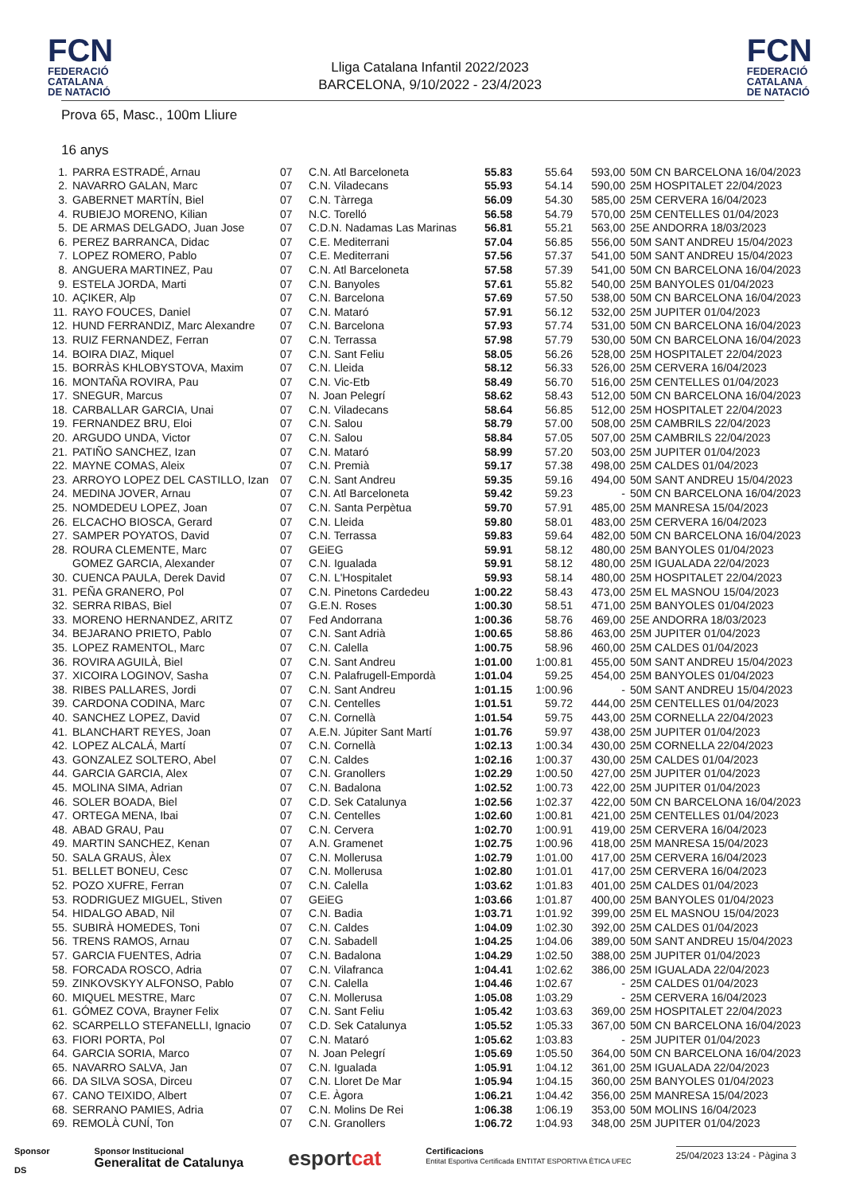FCN
FEDERACIÓ
CATALANA
DE NATACIÓ
Lliga Catalana Infantil 2022/2023
BARCELONA, 9/10/2022 - 23/4/2023
FCN
FEDERACIÓ
CATALANA
DE NATACIÓ
Prova 65, Masc., 100m Lliure
16 anys
| 1. | PARRA ESTRADÉ, Arnau | 07 | C.N. Atl Barceloneta | 55.83 | 55.64 | 593,00 | 50M CN BARCELONA 16/04/2023 |
| 2. | NAVARRO GALAN, Marc | 07 | C.N. Viladecans | 55.93 | 54.14 | 590,00 | 25M HOSPITALET 22/04/2023 |
| 3. | GABERNET MARTÍN, Biel | 07 | C.N. Tàrrega | 56.09 | 54.30 | 585,00 | 25M CERVERA 16/04/2023 |
| 4. | RUBIEJO MORENO, Kilian | 07 | N.C. Torelló | 56.58 | 54.79 | 570,00 | 25M CENTELLES 01/04/2023 |
| 5. | DE ARMAS DELGADO, Juan Jose | 07 | C.D.N. Nadamas Las Marinas | 56.81 | 55.21 | 563,00 | 25E ANDORRA 18/03/2023 |
| 6. | PEREZ BARRANCA, Didac | 07 | C.E. Mediterrani | 57.04 | 56.85 | 556,00 | 50M SANT ANDREU 15/04/2023 |
| 7. | LOPEZ ROMERO, Pablo | 07 | C.E. Mediterrani | 57.56 | 57.37 | 541,00 | 50M SANT ANDREU 15/04/2023 |
| 8. | ANGUERA MARTINEZ, Pau | 07 | C.N. Atl Barceloneta | 57.58 | 57.39 | 541,00 | 50M CN BARCELONA 16/04/2023 |
| 9. | ESTELA JORDA, Marti | 07 | C.N. Banyoles | 57.61 | 55.82 | 540,00 | 25M BANYOLES 01/04/2023 |
| 10. | AÇIKER, Alp | 07 | C.N. Barcelona | 57.69 | 57.50 | 538,00 | 50M CN BARCELONA 16/04/2023 |
| 11. | RAYO FOUCES, Daniel | 07 | C.N. Mataró | 57.91 | 56.12 | 532,00 | 25M JUPITER 01/04/2023 |
| 12. | HUND FERRANDIZ, Marc Alexandre | 07 | C.N. Barcelona | 57.93 | 57.74 | 531,00 | 50M CN BARCELONA 16/04/2023 |
| 13. | RUIZ FERNANDEZ, Ferran | 07 | C.N. Terrassa | 57.98 | 57.79 | 530,00 | 50M CN BARCELONA 16/04/2023 |
| 14. | BOIRA DIAZ, Miquel | 07 | C.N. Sant Feliu | 58.05 | 56.26 | 528,00 | 25M HOSPITALET 22/04/2023 |
| 15. | BORRÀS KHLOBYSTOVA, Maxim | 07 | C.N. Lleida | 58.12 | 56.33 | 526,00 | 25M CERVERA 16/04/2023 |
| 16. | MONTAÑA ROVIRA, Pau | 07 | C.N. Vic-Etb | 58.49 | 56.70 | 516,00 | 25M CENTELLES 01/04/2023 |
| 17. | SNEGUR, Marcus | 07 | N. Joan Pelegrí | 58.62 | 58.43 | 512,00 | 50M CN BARCELONA 16/04/2023 |
| 18. | CARBALLAR GARCIA, Unai | 07 | C.N. Viladecans | 58.64 | 56.85 | 512,00 | 25M HOSPITALET 22/04/2023 |
| 19. | FERNANDEZ BRU, Eloi | 07 | C.N. Salou | 58.79 | 57.00 | 508,00 | 25M CAMBRILS 22/04/2023 |
| 20. | ARGUDO UNDA, Victor | 07 | C.N. Salou | 58.84 | 57.05 | 507,00 | 25M CAMBRILS 22/04/2023 |
| 21. | PATIÑO SANCHEZ, Izan | 07 | C.N. Mataró | 58.99 | 57.20 | 503,00 | 25M JUPITER 01/04/2023 |
| 22. | MAYNE COMAS, Aleix | 07 | C.N. Premià | 59.17 | 57.38 | 498,00 | 25M CALDES 01/04/2023 |
| 23. | ARROYO LOPEZ DEL CASTILLO, Izan | 07 | C.N. Sant Andreu | 59.35 | 59.16 | 494,00 | 50M SANT ANDREU 15/04/2023 |
| 24. | MEDINA JOVER, Arnau | 07 | C.N. Atl Barceloneta | 59.42 | 59.23 | - | 50M CN BARCELONA 16/04/2023 |
| 25. | NOMDEDEU LOPEZ, Joan | 07 | C.N. Santa Perpètua | 59.70 | 57.91 | 485,00 | 25M MANRESA 15/04/2023 |
| 26. | ELCACHO BIOSCA, Gerard | 07 | C.N. Lleida | 59.80 | 58.01 | 483,00 | 25M CERVERA 16/04/2023 |
| 27. | SAMPER POYATOS, David | 07 | C.N. Terrassa | 59.83 | 59.64 | 482,00 | 50M CN BARCELONA 16/04/2023 |
| 28. | ROURA CLEMENTE, Marc | 07 | GEiEG | 59.91 | 58.12 | 480,00 | 25M BANYOLES 01/04/2023 |
| | GOMEZ GARCIA, Alexander | 07 | C.N. Igualada | 59.91 | 58.12 | 480,00 | 25M IGUALADA 22/04/2023 |
| 30. | CUENCA PAULA, Derek David | 07 | C.N. L'Hospitalet | 59.93 | 58.14 | 480,00 | 25M HOSPITALET 22/04/2023 |
| 31. | PEÑA GRANERO, Pol | 07 | C.N. Pinetons Cardedeu | 1:00.22 | 58.43 | 473,00 | 25M EL MASNOU 15/04/2023 |
| 32. | SERRA RIBAS, Biel | 07 | G.E.N. Roses | 1:00.30 | 58.51 | 471,00 | 25M BANYOLES 01/04/2023 |
| 33. | MORENO HERNANDEZ, ARITZ | 07 | Fed Andorrana | 1:00.36 | 58.76 | 469,00 | 25E ANDORRA 18/03/2023 |
| 34. | BEJARANO PRIETO, Pablo | 07 | C.N. Sant Adrià | 1:00.65 | 58.86 | 463,00 | 25M JUPITER 01/04/2023 |
| 35. | LOPEZ RAMENTOL, Marc | 07 | C.N. Calella | 1:00.75 | 58.96 | 460,00 | 25M CALDES 01/04/2023 |
| 36. | ROVIRA AGUILÀ, Biel | 07 | C.N. Sant Andreu | 1:01.00 | 1:00.81 | 455,00 | 50M SANT ANDREU 15/04/2023 |
| 37. | XICOIRA LOGINOV, Sasha | 07 | C.N. Palafrugell-Empordà | 1:01.04 | 59.25 | 454,00 | 25M BANYOLES 01/04/2023 |
| 38. | RIBES PALLARES, Jordi | 07 | C.N. Sant Andreu | 1:01.15 | 1:00.96 | - | 50M SANT ANDREU 15/04/2023 |
| 39. | CARDONA CODINA, Marc | 07 | C.N. Centelles | 1:01.51 | 59.72 | 444,00 | 25M CENTELLES 01/04/2023 |
| 40. | SANCHEZ LOPEZ, David | 07 | C.N. Cornellà | 1:01.54 | 59.75 | 443,00 | 25M CORNELLA 22/04/2023 |
| 41. | BLANCHART REYES, Joan | 07 | A.E.N. Júpiter Sant Martí | 1:01.76 | 59.97 | 438,00 | 25M JUPITER 01/04/2023 |
| 42. | LOPEZ ALCALÁ, Martí | 07 | C.N. Cornellà | 1:02.13 | 1:00.34 | 430,00 | 25M CORNELLA 22/04/2023 |
| 43. | GONZALEZ SOLTERO, Abel | 07 | C.N. Caldes | 1:02.16 | 1:00.37 | 430,00 | 25M CALDES 01/04/2023 |
| 44. | GARCIA GARCIA, Alex | 07 | C.N. Granollers | 1:02.29 | 1:00.50 | 427,00 | 25M JUPITER 01/04/2023 |
| 45. | MOLINA SIMA, Adrian | 07 | C.N. Badalona | 1:02.52 | 1:00.73 | 422,00 | 25M JUPITER 01/04/2023 |
| 46. | SOLER BOADA, Biel | 07 | C.D. Sek Catalunya | 1:02.56 | 1:02.37 | 422,00 | 50M CN BARCELONA 16/04/2023 |
| 47. | ORTEGA MENA, Ibai | 07 | C.N. Centelles | 1:02.60 | 1:00.81 | 421,00 | 25M CENTELLES 01/04/2023 |
| 48. | ABAD GRAU, Pau | 07 | C.N. Cervera | 1:02.70 | 1:00.91 | 419,00 | 25M CERVERA 16/04/2023 |
| 49. | MARTIN SANCHEZ, Kenan | 07 | A.N. Gramenet | 1:02.75 | 1:00.96 | 418,00 | 25M MANRESA 15/04/2023 |
| 50. | SALA GRAUS, Àlex | 07 | C.N. Mollerusa | 1:02.79 | 1:01.00 | 417,00 | 25M CERVERA 16/04/2023 |
| 51. | BELLET BONEU, Cesc | 07 | C.N. Mollerusa | 1:02.80 | 1:01.01 | 417,00 | 25M CERVERA 16/04/2023 |
| 52. | POZO XUFRE, Ferran | 07 | C.N. Calella | 1:03.62 | 1:01.83 | 401,00 | 25M CALDES 01/04/2023 |
| 53. | RODRIGUEZ MIGUEL, Stiven | 07 | GEiEG | 1:03.66 | 1:01.87 | 400,00 | 25M BANYOLES 01/04/2023 |
| 54. | HIDALGO ABAD, Nil | 07 | C.N. Badia | 1:03.71 | 1:01.92 | 399,00 | 25M EL MASNOU 15/04/2023 |
| 55. | SUBIRÀ HOMEDES, Toni | 07 | C.N. Caldes | 1:04.09 | 1:02.30 | 392,00 | 25M CALDES 01/04/2023 |
| 56. | TRENS RAMOS, Arnau | 07 | C.N. Sabadell | 1:04.25 | 1:04.06 | 389,00 | 50M SANT ANDREU 15/04/2023 |
| 57. | GARCIA FUENTES, Adria | 07 | C.N. Badalona | 1:04.29 | 1:02.50 | 388,00 | 25M JUPITER 01/04/2023 |
| 58. | FORCADA ROSCO, Adria | 07 | C.N. Vilafranca | 1:04.41 | 1:02.62 | 386,00 | 25M IGUALADA 22/04/2023 |
| 59. | ZINKOVSKYY ALFONSO, Pablo | 07 | C.N. Calella | 1:04.46 | 1:02.67 | - | 25M CALDES 01/04/2023 |
| 60. | MIQUEL MESTRE, Marc | 07 | C.N. Mollerusa | 1:05.08 | 1:03.29 | - | 25M CERVERA 16/04/2023 |
| 61. | GÓMEZ COVA, Brayner Felix | 07 | C.N. Sant Feliu | 1:05.42 | 1:03.63 | 369,00 | 25M HOSPITALET 22/04/2023 |
| 62. | SCARPELLO STEFANELLI, Ignacio | 07 | C.D. Sek Catalunya | 1:05.52 | 1:05.33 | 367,00 | 50M CN BARCELONA 16/04/2023 |
| 63. | FIORI PORTA, Pol | 07 | C.N. Mataró | 1:05.62 | 1:03.83 | - | 25M JUPITER 01/04/2023 |
| 64. | GARCIA SORIA, Marco | 07 | N. Joan Pelegrí | 1:05.69 | 1:05.50 | 364,00 | 50M CN BARCELONA 16/04/2023 |
| 65. | NAVARRO SALVA, Jan | 07 | C.N. Igualada | 1:05.91 | 1:04.12 | 361,00 | 25M IGUALADA 22/04/2023 |
| 66. | DA SILVA SOSA, Dirceu | 07 | C.N. Lloret De Mar | 1:05.94 | 1:04.15 | 360,00 | 25M BANYOLES 01/04/2023 |
| 67. | CANO TEIXIDO, Albert | 07 | C.E. Àgora | 1:06.21 | 1:04.42 | 356,00 | 25M MANRESA 15/04/2023 |
| 68. | SERRANO PAMIES, Adria | 07 | C.N. Molins De Rei | 1:06.38 | 1:06.19 | 353,00 | 50M MOLINS 16/04/2023 |
| 69. | REMOLÀ CUNÍ, Ton | 07 | C.N. Granollers | 1:06.72 | 1:04.93 | 348,00 | 25M JUPITER 01/04/2023 |
Sponsor
DS
Sponsor Institucional
Generalitat de Catalunya
esportcat
Certificacions
Entitat Esportiva Certificada ENTITAT ESPORTIVA ÈTICA UFEC
25/04/2023 13:24 - Pàgina 3